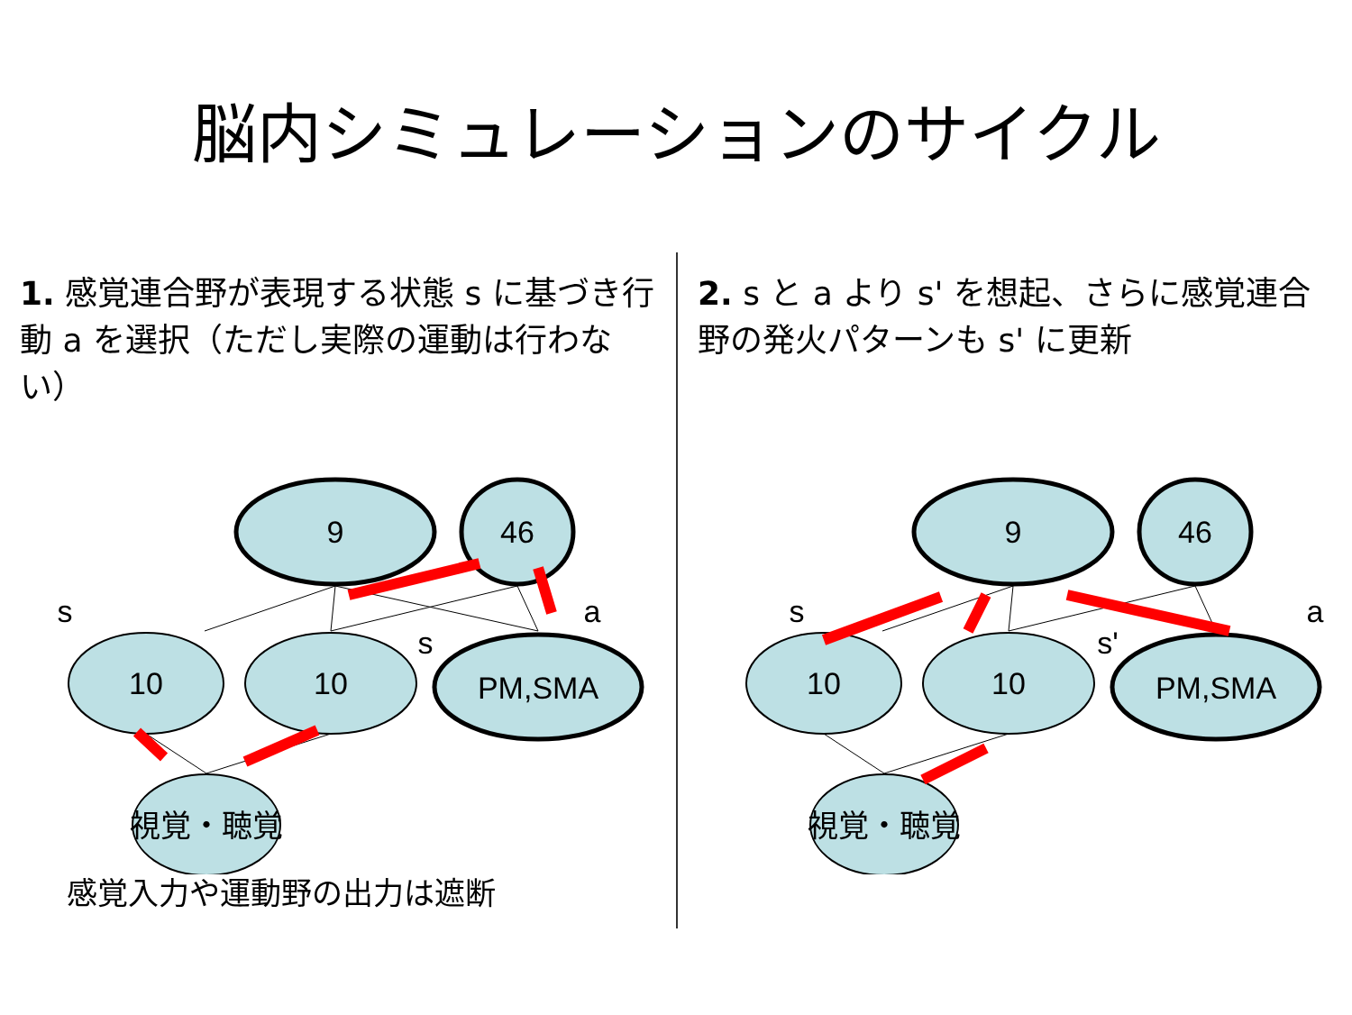脳内シミュレーションのサイクル
1. 感覚連合野が表現する状態 s に基づき行動 a を選択（ただし実際の運動は行わない）
9
46
10
10
PM,SMA
視覚・聴覚
s
s
a
感覚入力や運動野の出力は遮断
2. s と a より s' を想起、さらに感覚連合野の発火パターンも s' に更新
9
46
10
10
PM,SMA
視覚・聴覚
s
s'
a